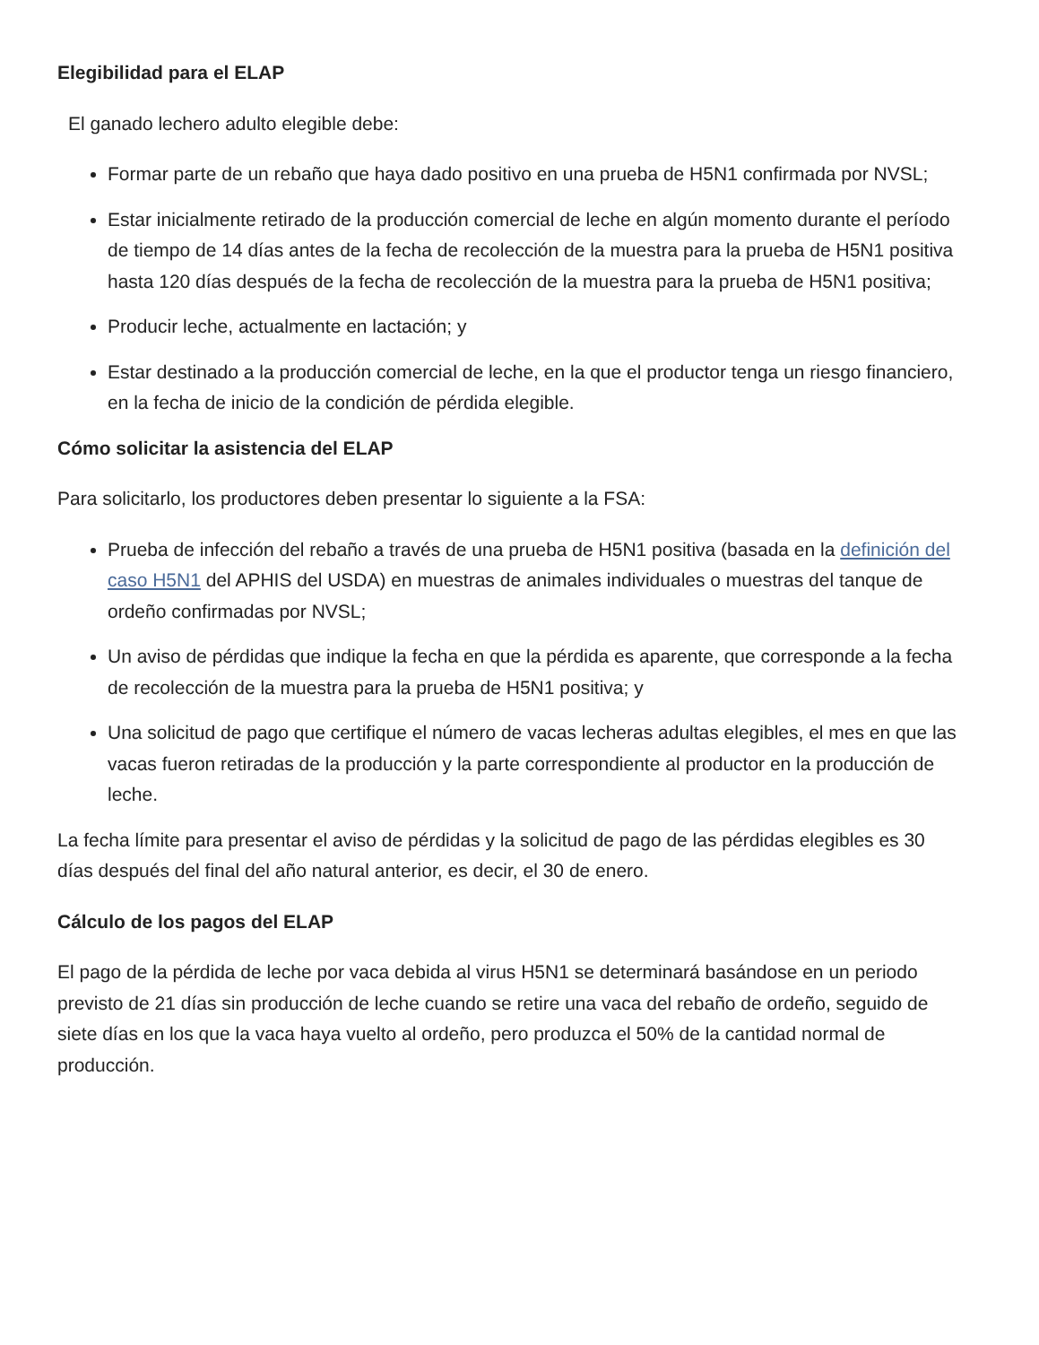Elegibilidad para el ELAP
El ganado lechero adulto elegible debe:
Formar parte de un rebaño que haya dado positivo en una prueba de H5N1 confirmada por NVSL;
Estar inicialmente retirado de la producción comercial de leche en algún momento durante el período de tiempo de 14 días antes de la fecha de recolección de la muestra para la prueba de H5N1 positiva hasta 120 días después de la fecha de recolección de la muestra para la prueba de H5N1 positiva;
Producir leche, actualmente en lactación; y
Estar destinado a la producción comercial de leche, en la que el productor tenga un riesgo financiero, en la fecha de inicio de la condición de pérdida elegible.
Cómo solicitar la asistencia del ELAP
Para solicitarlo, los productores deben presentar lo siguiente a la FSA:
Prueba de infección del rebaño a través de una prueba de H5N1 positiva (basada en la definición del caso H5N1 del APHIS del USDA) en muestras de animales individuales o muestras del tanque de ordeño confirmadas por NVSL;
Un aviso de pérdidas que indique la fecha en que la pérdida es aparente, que corresponde a la fecha de recolección de la muestra para la prueba de H5N1 positiva; y
Una solicitud de pago que certifique el número de vacas lecheras adultas elegibles, el mes en que las vacas fueron retiradas de la producción y la parte correspondiente al productor en la producción de leche.
La fecha límite para presentar el aviso de pérdidas y la solicitud de pago de las pérdidas elegibles es 30 días después del final del año natural anterior, es decir, el 30 de enero.
Cálculo de los pagos del ELAP
El pago de la pérdida de leche por vaca debida al virus H5N1 se determinará basándose en un periodo previsto de 21 días sin producción de leche cuando se retire una vaca del rebaño de ordeño, seguido de siete días en los que la vaca haya vuelto al ordeño, pero produzca el 50% de la cantidad normal de producción.